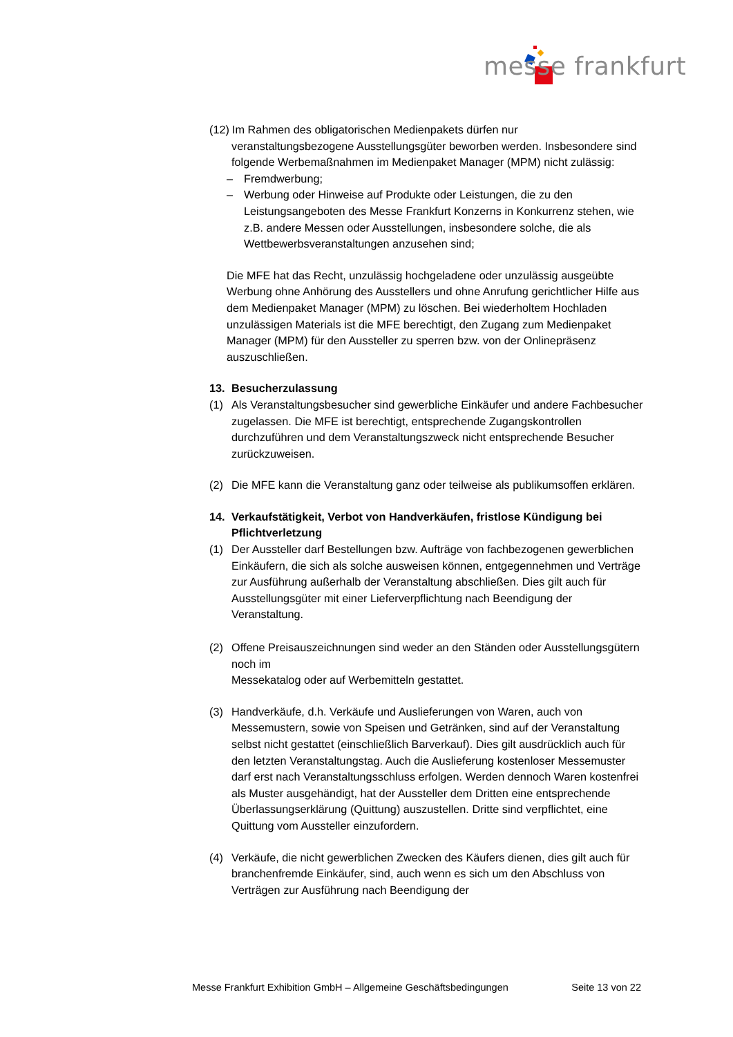messe frankfurt
(12) Im Rahmen des obligatorischen Medienpakets dürfen nur
veranstaltungsbezogene Ausstellungsgüter beworben werden. Insbesondere sind folgende Werbemaßnahmen im Medienpaket Manager (MPM) nicht zulässig:
– Fremdwerbung;
– Werbung oder Hinweise auf Produkte oder Leistungen, die zu den Leistungsangeboten des Messe Frankfurt Konzerns in Konkurrenz stehen, wie z.B. andere Messen oder Ausstellungen, insbesondere solche, die als Wettbewerbsveranstaltungen anzusehen sind;
Die MFE hat das Recht, unzulässig hochgeladene oder unzulässig ausgeübte Werbung ohne Anhörung des Ausstellers und ohne Anrufung gerichtlicher Hilfe aus dem Medienpaket Manager (MPM) zu löschen. Bei wiederholtem Hochladen unzulässigen Materials ist die MFE berechtigt, den Zugang zum Medienpaket Manager (MPM) für den Aussteller zu sperren bzw. von der Onlinepräsenz auszuschließen.
13. Besucherzulassung
(1) Als Veranstaltungsbesucher sind gewerbliche Einkäufer und andere Fachbesucher zugelassen. Die MFE ist berechtigt, entsprechende Zugangskontrollen durchzuführen und dem Veranstaltungszweck nicht entsprechende Besucher zurückzuweisen.
(2) Die MFE kann die Veranstaltung ganz oder teilweise als publikumsoffen erklären.
14. Verkaufstätigkeit, Verbot von Handverkäufen, fristlose Kündigung bei Pflichtverletzung
(1) Der Aussteller darf Bestellungen bzw. Aufträge von fachbezogenen gewerblichen Einkäufern, die sich als solche ausweisen können, entgegennehmen und Verträge zur Ausführung außerhalb der Veranstaltung abschließen. Dies gilt auch für Ausstellungsgüter mit einer Lieferverpflichtung nach Beendigung der Veranstaltung.
(2) Offene Preisauszeichnungen sind weder an den Ständen oder Ausstellungsgütern noch im
Messekatalog oder auf Werbemitteln gestattet.
(3) Handverkäufe, d.h. Verkäufe und Auslieferungen von Waren, auch von Messemustern, sowie von Speisen und Getränken, sind auf der Veranstaltung selbst nicht gestattet (einschließlich Barverkauf). Dies gilt ausdrücklich auch für den letzten Veranstaltungstag. Auch die Auslieferung kostenloser Messemuster darf erst nach Veranstaltungsschluss erfolgen. Werden dennoch Waren kostenfrei als Muster ausgehändigt, hat der Aussteller dem Dritten eine entsprechende Überlassungserklärung (Quittung) auszustellen. Dritte sind verpflichtet, eine Quittung vom Aussteller einzufordern.
(4) Verkäufe, die nicht gewerblichen Zwecken des Käufers dienen, dies gilt auch für branchenfremde Einkäufer, sind, auch wenn es sich um den Abschluss von Verträgen zur Ausführung nach Beendigung der
Messe Frankfurt Exhibition GmbH – Allgemeine Geschäftsbedingungen Seite 13 von 22